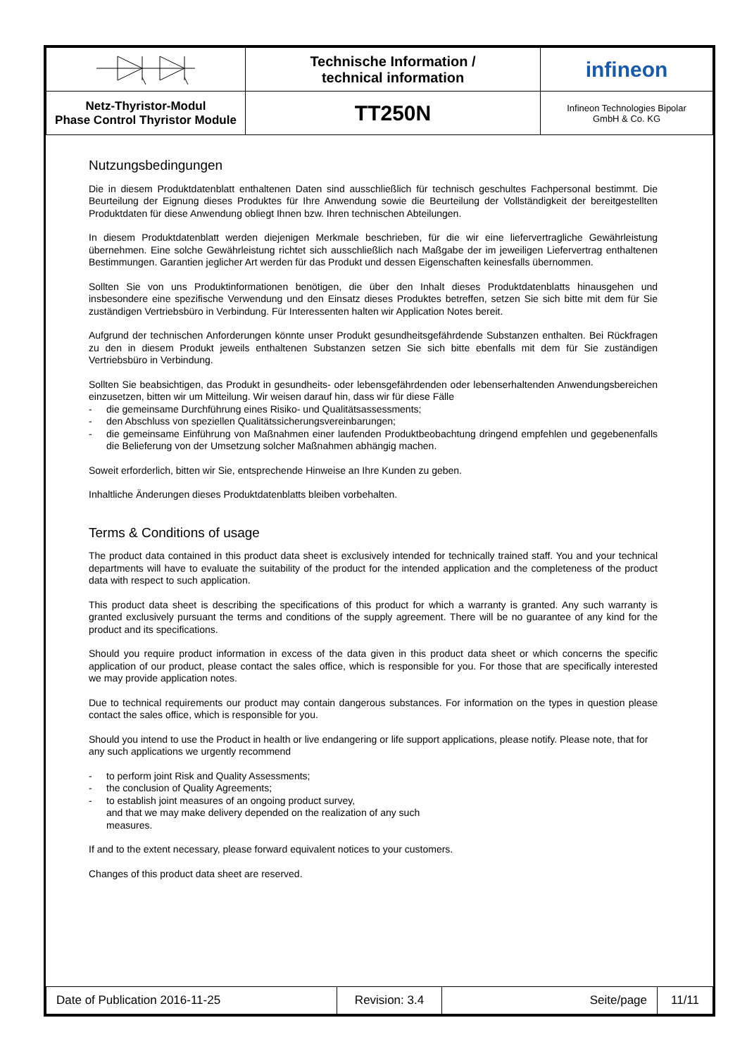| | Technische Information / technical information | infineon |
| Netz-Thyristor-Modul Phase Control Thyristor Module | TT250N | Infineon Technologies Bipolar GmbH & Co. KG |
Nutzungsbedingungen
Die in diesem Produktdatenblatt enthaltenen Daten sind ausschließlich für technisch geschultes Fachpersonal bestimmt. Die Beurteilung der Eignung dieses Produktes für Ihre Anwendung sowie die Beurteilung der Vollständigkeit der bereitgestellten Produktdaten für diese Anwendung obliegt Ihnen bzw. Ihren technischen Abteilungen.
In diesem Produktdatenblatt werden diejenigen Merkmale beschrieben, für die wir eine liefervertragliche Gewährleistung übernehmen. Eine solche Gewährleistung richtet sich ausschließlich nach Maßgabe der im jeweiligen Liefervertrag enthaltenen Bestimmungen. Garantien jeglicher Art werden für das Produkt und dessen Eigenschaften keinesfalls übernommen.
Sollten Sie von uns Produktinformationen benötigen, die über den Inhalt dieses Produktdatenblatts hinausgehen und insbesondere eine spezifische Verwendung und den Einsatz dieses Produktes betreffen, setzen Sie sich bitte mit dem für Sie zuständigen Vertriebsbüro in Verbindung. Für Interessenten halten wir Application Notes bereit.
Aufgrund der technischen Anforderungen könnte unser Produkt gesundheitsgefährdende Substanzen enthalten. Bei Rückfragen zu den in diesem Produkt jeweils enthaltenen Substanzen setzen Sie sich bitte ebenfalls mit dem für Sie zuständigen Vertriebsbüro in Verbindung.
Sollten Sie beabsichtigen, das Produkt in gesundheits- oder lebensgefährdenden oder lebenserhaltenden Anwendungsbereichen einzusetzen, bitten wir um Mitteilung. Wir weisen darauf hin, dass wir für diese Fälle
- die gemeinsame Durchführung eines Risiko- und Qualitätsassessments;
- den Abschluss von speziellen Qualitätssicherungsvereinbarungen;
- die gemeinsame Einführung von Maßnahmen einer laufenden Produktbeobachtung dringend empfehlen und gegebenenfalls die Belieferung von der Umsetzung solcher Maßnahmen abhängig machen.
Soweit erforderlich, bitten wir Sie, entsprechende Hinweise an Ihre Kunden zu geben.
Inhaltliche Änderungen dieses Produktdatenblatts bleiben vorbehalten.
Terms & Conditions of usage
The product data contained in this product data sheet is exclusively intended for technically trained staff. You and your technical departments will have to evaluate the suitability of the product for the intended application and the completeness of the product data with respect to such application.
This product data sheet is describing the specifications of this product for which a warranty is granted. Any such warranty is granted exclusively pursuant the terms and conditions of the supply agreement. There will be no guarantee of any kind for the product and its specifications.
Should you require product information in excess of the data given in this product data sheet or which concerns the specific application of our product, please contact the sales office, which is responsible for you. For those that are specifically interested we may provide application notes.
Due to technical requirements our product may contain dangerous substances. For information on the types in question please contact the sales office, which is responsible for you.
Should you intend to use the Product in health or live endangering or life support applications, please notify. Please note, that for any such applications we urgently recommend
- to perform joint Risk and Quality Assessments;
- the conclusion of Quality Agreements;
- to establish joint measures of an ongoing product survey,
and that we may make delivery depended on the realization of any such
measures.
If and to the extent necessary, please forward equivalent notices to your customers.
Changes of this product data sheet are reserved.
| Date of Publication 2016-11-25 | Revision: 3.4 | Seite/page | 11/11 |